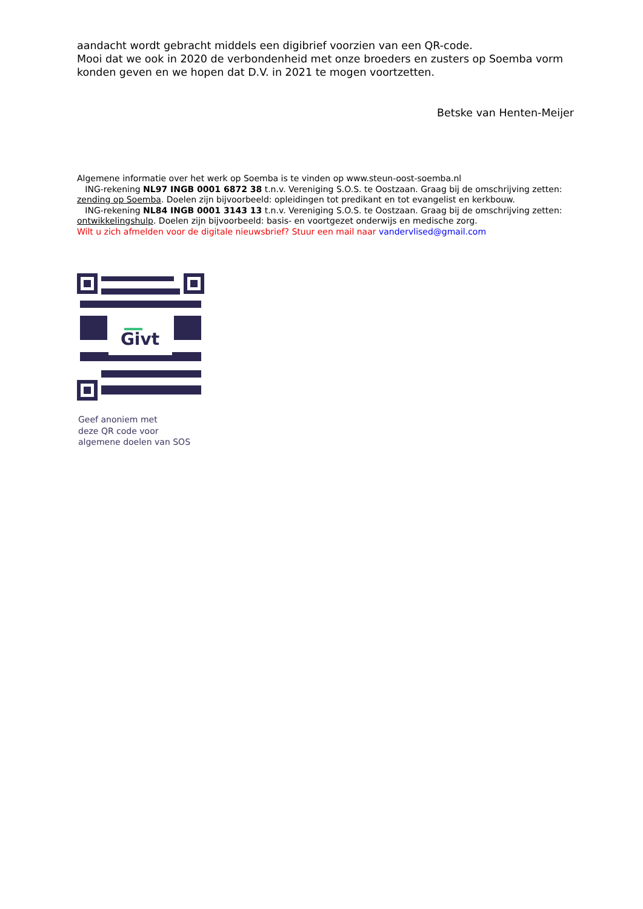aandacht wordt gebracht middels een digibrief voorzien van een QR-code.
Mooi dat we ook in 2020 de verbondenheid met onze broeders en zusters op Soemba vorm konden geven en we hopen dat D.V. in 2021 te mogen voortzetten.
Betske van Henten-Meijer
Algemene informatie over het werk op Soemba is te vinden op www.steun-oost-soemba.nl
ING-rekening NL97 INGB 0001 6872 38 t.n.v. Vereniging S.O.S. te Oostzaan. Graag bij de omschrijving zetten: zending op Soemba. Doelen zijn bijvoorbeeld: opleidingen tot predikant en tot evangelist en kerkbouw.
ING-rekening NL84 INGB 0001 3143 13 t.n.v. Vereniging S.O.S. te Oostzaan. Graag bij de omschrijving zetten: ontwikkelingshulp. Doelen zijn bijvoorbeeld: basis- en voortgezet onderwijs en medische zorg.
Wilt u zich afmelden voor de digitale nieuwsbrief? Stuur een mail naar vandervlised@gmail.com
Givt
Geef anoniem met
deze QR code voor
algemene doelen van SOS